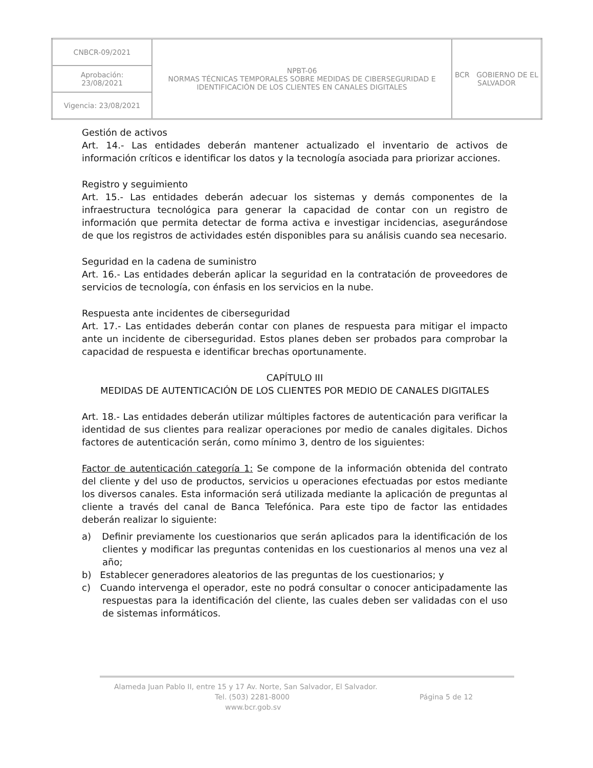| CNBCR-09/2021 | NPBT-06 NORMAS TÉCNICAS TEMPORALES SOBRE MEDIDAS DE CIBERSEGURIDAD E IDENTIFICACIÓN DE LOS CLIENTES EN CANALES DIGITALES | BCR GOBIERNO DE EL SALVADOR |
| Aprobación: 23/08/2021 | | |
| Vigencia: 23/08/2021 | | |
Gestión de activos
Art. 14.- Las entidades deberán mantener actualizado el inventario de activos de información críticos e identificar los datos y la tecnología asociada para priorizar acciones.
Registro y seguimiento
Art. 15.- Las entidades deberán adecuar los sistemas y demás componentes de la infraestructura tecnológica para generar la capacidad de contar con un registro de información que permita detectar de forma activa e investigar incidencias, asegurándose de que los registros de actividades estén disponibles para su análisis cuando sea necesario.
Seguridad en la cadena de suministro
Art. 16.- Las entidades deberán aplicar la seguridad en la contratación de proveedores de servicios de tecnología, con énfasis en los servicios en la nube.
Respuesta ante incidentes de ciberseguridad
Art. 17.- Las entidades deberán contar con planes de respuesta para mitigar el impacto ante un incidente de ciberseguridad. Estos planes deben ser probados para comprobar la capacidad de respuesta e identificar brechas oportunamente.
CAPÍTULO III
MEDIDAS DE AUTENTICACIÓN DE LOS CLIENTES POR MEDIO DE CANALES DIGITALES
Art. 18.- Las entidades deberán utilizar múltiples factores de autenticación para verificar la identidad de sus clientes para realizar operaciones por medio de canales digitales. Dichos factores de autenticación serán, como mínimo 3, dentro de los siguientes:
Factor de autenticación categoría 1: Se compone de la información obtenida del contrato del cliente y del uso de productos, servicios u operaciones efectuadas por estos mediante los diversos canales. Esta información será utilizada mediante la aplicación de preguntas al cliente a través del canal de Banca Telefónica. Para este tipo de factor las entidades deberán realizar lo siguiente:
a) Definir previamente los cuestionarios que serán aplicados para la identificación de los clientes y modificar las preguntas contenidas en los cuestionarios al menos una vez al año;
b) Establecer generadores aleatorios de las preguntas de los cuestionarios; y
c) Cuando intervenga el operador, este no podrá consultar o conocer anticipadamente las respuestas para la identificación del cliente, las cuales deben ser validadas con el uso de sistemas informáticos.
Alameda Juan Pablo II, entre 15 y 17 Av. Norte, San Salvador, El Salvador.
Tel. (503) 2281-8000 Página 5 de 12
www.bcr.gob.sv